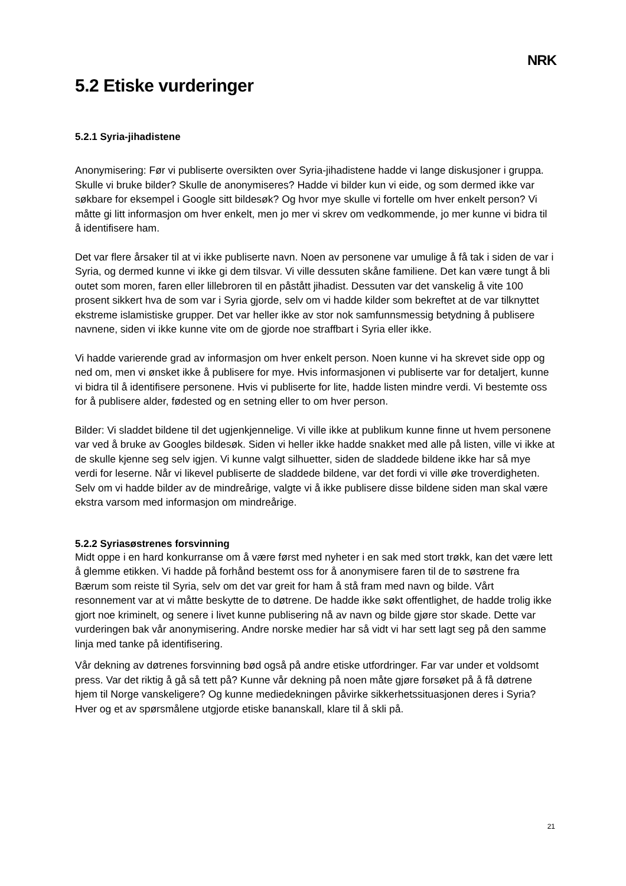NRK
5.2 Etiske vurderinger
5.2.1 Syria-jihadistene
Anonymisering: Før vi publiserte oversikten over Syria-jihadistene hadde vi lange diskusjoner i gruppa. Skulle vi bruke bilder? Skulle de anonymiseres? Hadde vi bilder kun vi eide, og som dermed ikke var søkbare for eksempel i Google sitt bildesøk? Og hvor mye skulle vi fortelle om hver enkelt person? Vi måtte gi litt informasjon om hver enkelt, men jo mer vi skrev om vedkommende, jo mer kunne vi bidra til å identifisere ham.
Det var flere årsaker til at vi ikke publiserte navn. Noen av personene var umulige å få tak i siden de var i Syria, og dermed kunne vi ikke gi dem tilsvar. Vi ville dessuten skåne familiene. Det kan være tungt å bli outet som moren, faren eller lillebroren til en påstått jihadist. Dessuten var det vanskelig å vite 100 prosent sikkert hva de som var i Syria gjorde, selv om vi hadde kilder som bekreftet at de var tilknyttet ekstreme islamistiske grupper. Det var heller ikke av stor nok samfunnsmessig betydning å publisere navnene, siden vi ikke kunne vite om de gjorde noe straffbart i Syria eller ikke.
Vi hadde varierende grad av informasjon om hver enkelt person. Noen kunne vi ha skrevet side opp og ned om, men vi ønsket ikke å publisere for mye. Hvis informasjonen vi publiserte var for detaljert, kunne vi bidra til å identifisere personene. Hvis vi publiserte for lite, hadde listen mindre verdi. Vi bestemte oss for å publisere alder, fødested og en setning eller to om hver person.
Bilder: Vi sladdet bildene til det ugjenkjennelige. Vi ville ikke at publikum kunne finne ut hvem personene var ved å bruke av Googles bildesøk. Siden vi heller ikke hadde snakket med alle på listen, ville vi ikke at de skulle kjenne seg selv igjen. Vi kunne valgt silhuetter, siden de sladdede bildene ikke har så mye verdi for leserne. Når vi likevel publiserte de sladdede bildene, var det fordi vi ville øke troverdigheten. Selv om vi hadde bilder av de mindreårige, valgte vi å ikke publisere disse bildene siden man skal være ekstra varsom med informasjon om mindreårige.
5.2.2 Syriasøstrenes forsvinning
Midt oppe i en hard konkurranse om å være først med nyheter i en sak med stort trøkk, kan det være lett å glemme etikken. Vi hadde på forhånd bestemt oss for å anonymisere faren til de to søstrene fra Bærum som reiste til Syria, selv om det var greit for ham å stå fram med navn og bilde. Vårt resonnement var at vi måtte beskytte de to døtrene. De hadde ikke søkt offentlighet, de hadde trolig ikke gjort noe kriminelt, og senere i livet kunne publisering nå av navn og bilde gjøre stor skade. Dette var vurderingen bak vår anonymisering. Andre norske medier har så vidt vi har sett lagt seg på den samme linja med tanke på identifisering.
Vår dekning av døtrenes forsvinning bød også på andre etiske utfordringer. Far var under et voldsomt press. Var det riktig å gå så tett på? Kunne vår dekning på noen måte gjøre forsøket på å få døtrene hjem til Norge vanskeligere? Og kunne mediedekningen påvirke sikkerhetssituasjonen deres i Syria? Hver og et av spørsmålene utgjorde etiske bananskall, klare til å skli på.
21